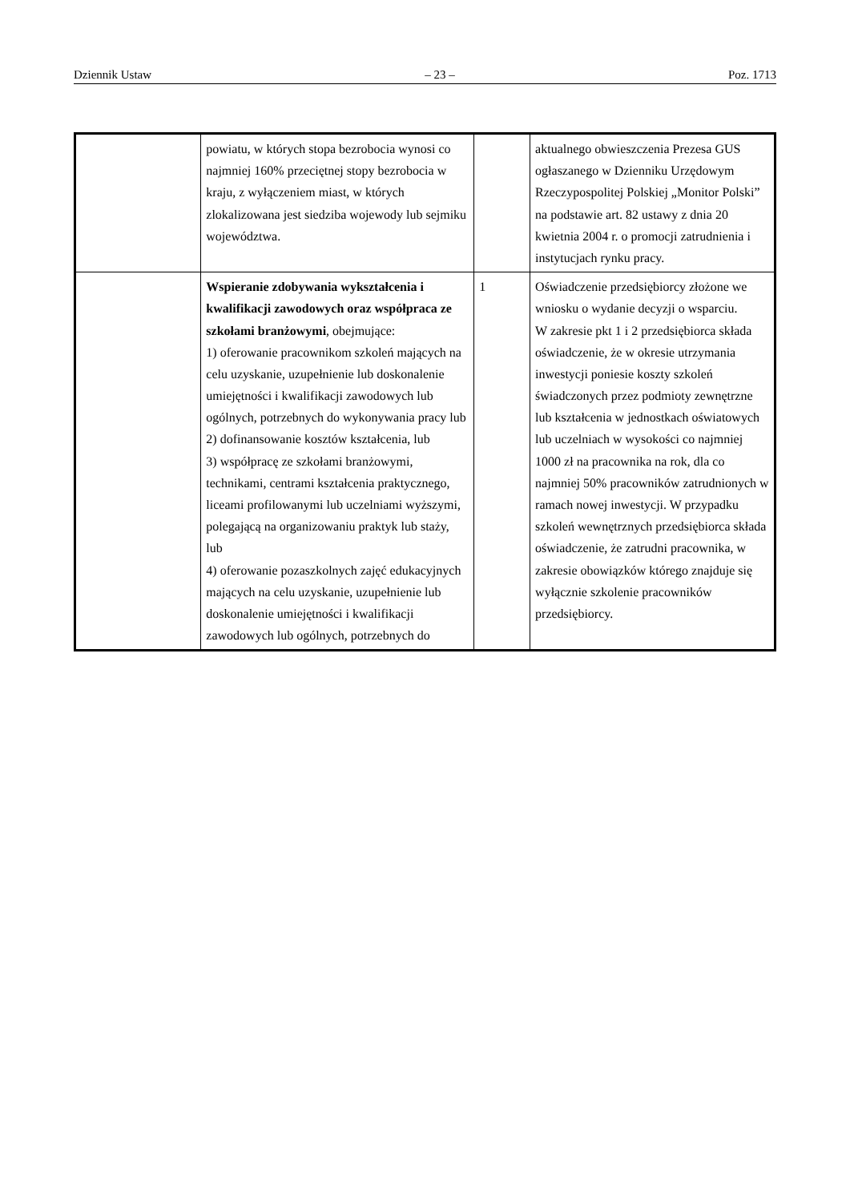Dziennik Ustaw – 23 – Poz. 1713
| | powiatu, w których stopa bezrobocia wynosi co najmniej 160% przeciętnej stopy bezrobocia w kraju, z wyłączeniem miast, w których zlokalizowana jest siedziba wojewody lub sejmiku województwa. | | aktualnego obwieszczenia Prezesa GUS ogłaszanego w Dzienniku Urzędowym Rzeczypospolitej Polskiej „Monitor Polski” na podstawie art. 82 ustawy z dnia 20 kwietnia 2004 r. o promocji zatrudnienia i instytucjach rynku pracy. |
| | Wspieranie zdobywania wykształcenia i kwalifikacji zawodowych oraz współpraca ze szkołami branżowymi , obejmujące: 1) oferowanie pracownikom szkoleń mających na celu uzyskanie, uzupełnienie lub doskonalenie umiejętności i kwalifikacji zawodowych lub ogólnych, potrzebnych do wykonywania pracy lub 2) dofinansowanie kosztów kształcenia, lub 3) współpracę ze szkołami branżowymi, technikami, centrami kształcenia praktycznego, liceami profilowanymi lub uczelniami wyższymi, polegającą na organizowaniu praktyk lub staży, lub 4) oferowanie pozaszkolnych zajęć edukacyjnych mających na celu uzyskanie, uzupełnienie lub doskonalenie umiejętności i kwalifikacji zawodowych lub ogólnych, potrzebnych do | 1 | Oświadczenie przedsiębiorcy złożone we wniosku o wydanie decyzji o wsparciu. W zakresie pkt 1 i 2 przedsiębiorca składa oświadczenie, że w okresie utrzymania inwestycji poniesie koszty szkoleń świadczonych przez podmioty zewnętrzne lub kształcenia w jednostkach oświatowych lub uczelniach w wysokości co najmniej 1000 zł na pracownika na rok, dla co najmniej 50% pracowników zatrudnionych w ramach nowej inwestycji. W przypadku szkoleń wewnętrznych przedsiębiorca składa oświadczenie, że zatrudni pracownika, w zakresie obowiązków którego znajduje się wyłącznie szkolenie pracowników przedsiębiorcy. |